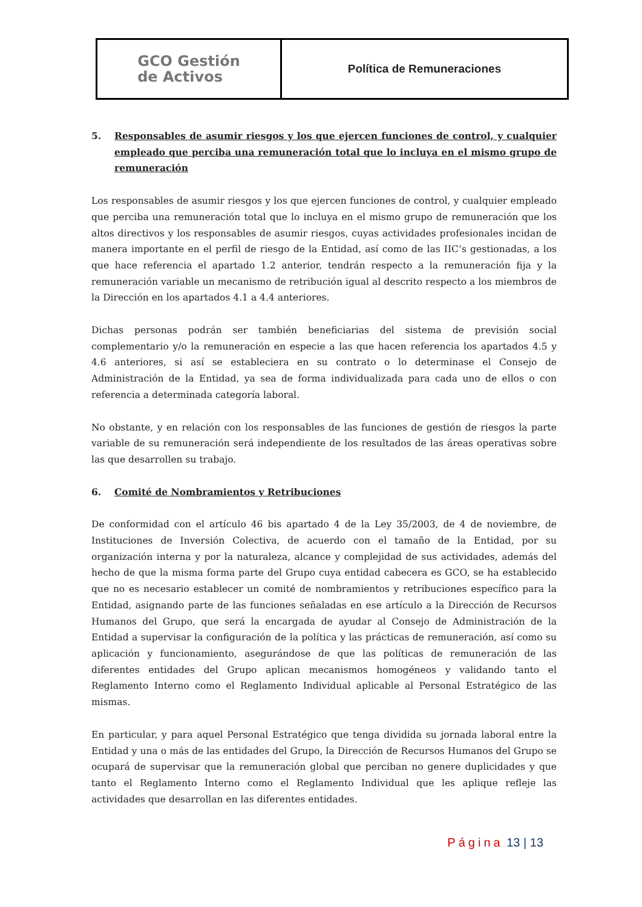GCO Gestión
de Activos
Política de Remuneraciones
5. Responsables de asumir riesgos y los que ejercen funciones de control, y cualquier empleado que perciba una remuneración total que lo incluya en el mismo grupo de remuneración
Los responsables de asumir riesgos y los que ejercen funciones de control, y cualquier empleado que perciba una remuneración total que lo incluya en el mismo grupo de remuneración que los altos directivos y los responsables de asumir riesgos, cuyas actividades profesionales incidan de manera importante en el perfil de riesgo de la Entidad, así como de las IIC’s gestionadas, a los que hace referencia el apartado 1.2 anterior, tendrán respecto a la remuneración fija y la remuneración variable un mecanismo de retribución igual al descrito respecto a los miembros de la Dirección en los apartados 4.1 a 4.4 anteriores.
Dichas personas podrán ser también beneficiarias del sistema de previsión social complementario y/o la remuneración en especie a las que hacen referencia los apartados 4.5 y 4.6 anteriores, si así se estableciera en su contrato o lo determinase el Consejo de Administración de la Entidad, ya sea de forma individualizada para cada uno de ellos o con referencia a determinada categoría laboral.
No obstante, y en relación con los responsables de las funciones de gestión de riesgos la parte variable de su remuneración será independiente de los resultados de las áreas operativas sobre las que desarrollen su trabajo.
6. Comité de Nombramientos y Retribuciones
De conformidad con el artículo 46 bis apartado 4 de la Ley 35/2003, de 4 de noviembre, de Instituciones de Inversión Colectiva, de acuerdo con el tamaño de la Entidad, por su organización interna y por la naturaleza, alcance y complejidad de sus actividades, además del hecho de que la misma forma parte del Grupo cuya entidad cabecera es GCO, se ha establecido que no es necesario establecer un comité de nombramientos y retribuciones específico para la Entidad, asignando parte de las funciones señaladas en ese artículo a la Dirección de Recursos Humanos del Grupo, que será la encargada de ayudar al Consejo de Administración de la Entidad a supervisar la configuración de la política y las prácticas de remuneración, así como su aplicación y funcionamiento, asegurándose de que las políticas de remuneración de las diferentes entidades del Grupo aplican mecanismos homogéneos y validando tanto el Reglamento Interno como el Reglamento Individual aplicable al Personal Estratégico de las mismas.
En particular, y para aquel Personal Estratégico que tenga dividida su jornada laboral entre la Entidad y una o más de las entidades del Grupo, la Dirección de Recursos Humanos del Grupo se ocupará de supervisar que la remuneración global que perciban no genere duplicidades y que tanto el Reglamento Interno como el Reglamento Individual que les aplique refleje las actividades que desarrollan en las diferentes entidades.
Página 13 | 13